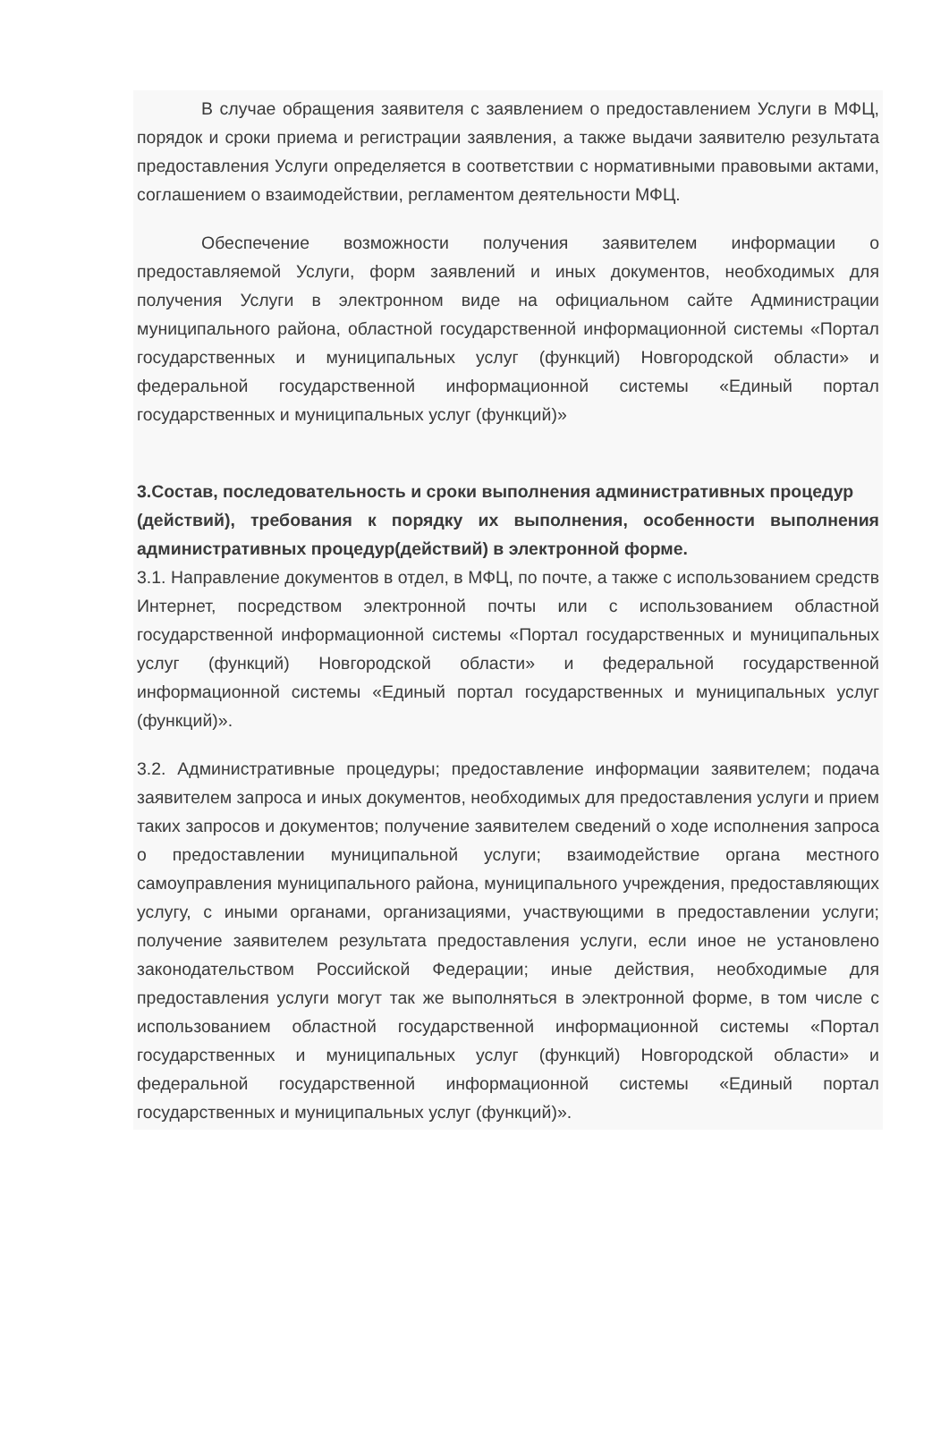В случае обращения заявителя с заявлением о предоставлением Услуги в МФЦ, порядок и сроки приема и регистрации заявления, а также выдачи заявителю результата предоставления Услуги определяется в соответствии с нормативными правовыми актами, соглашением о взаимодействии, регламентом деятельности МФЦ.
Обеспечение возможности получения заявителем информации о предоставляемой Услуги, форм заявлений и иных документов, необходимых для получения Услуги в электронном виде на официальном сайте Администрации муниципального района, областной государственной информационной системы «Портал государственных и муниципальных услуг (функций) Новгородской области» и федеральной государственной информационной системы «Единый портал государственных и муниципальных услуг (функций)»
3.Состав, последовательность и сроки выполнения административных процедур
(действий), требования к порядку их выполнения, особенности выполнения административных процедур(действий) в электронной форме.
3.1. Направление документов в отдел, в МФЦ, по почте, а также с использованием средств Интернет, посредством электронной почты или с использованием областной государственной информационной системы «Портал государственных и муниципальных услуг (функций) Новгородской области» и федеральной государственной информационной системы «Единый портал государственных и муниципальных услуг (функций)».
3.2. Административные процедуры; предоставление информации заявителем; подача заявителем запроса и иных документов, необходимых для предоставления услуги и прием таких запросов и документов; получение заявителем сведений о ходе исполнения запроса о предоставлении муниципальной услуги; взаимодействие органа местного самоуправления муниципального района, муниципального учреждения, предоставляющих услугу, с иными органами, организациями, участвующими в предоставлении услуги; получение заявителем результата предоставления услуги, если иное не установлено законодательством Российской Федерации; иные действия, необходимые для предоставления услуги могут так же выполняться в электронной форме, в том числе с использованием областной государственной информационной системы «Портал государственных и муниципальных услуг (функций) Новгородской области» и федеральной государственной информационной системы «Единый портал государственных и муниципальных услуг (функций)».